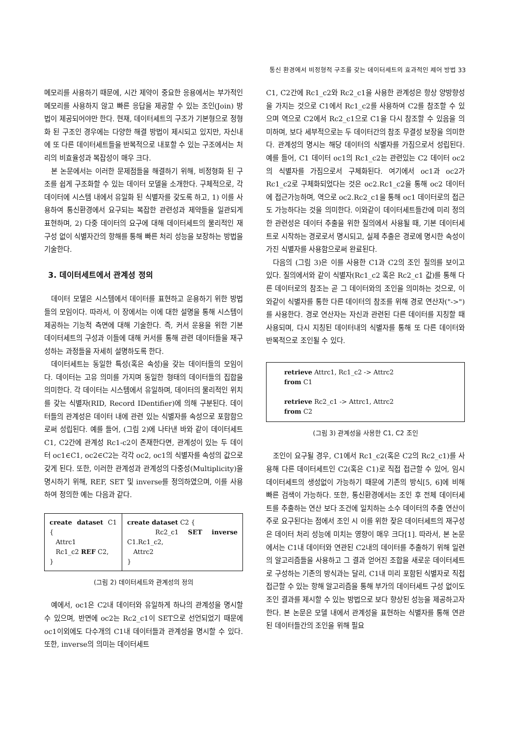통신 환경에서 비정형적 구조를 갖는 데이터세트의 효과적인 제어 방법 33
메모리를 사용하기 때문에, 시간 제약이 중요한 응용에서는 부가적인 메모리를 사용하지 않고 빠른 응답을 제공할 수 있는 조인(Join) 방법이 제공되어야만 한다. 현재, 데이터세트의 구조가 기본형으로 정형화 된 구조인 경우에는 다양한 해결 방법이 제시되고 있지만, 자신내에 또 다른 데이터세트들을 반복적으로 내포할 수 있는 구조에서는 처리의 비효율성과 복잡성이 매우 크다.
본 논문에서는 이러한 문제점들을 해결하기 위해, 비정형화 된 구조를 쉽게 구조화할 수 있는 데이터 모델을 소개한다. 구체적으로, 각 데이터에 시스템 내에서 유일화 된 식별자를 갖도록 하고, 1) 이를 사용하여 통신환경에서 요구되는 복잡한 관련성과 제약들을 일관되게 표현하며, 2) 다중 데이터의 요구에 대해 데이터세트의 물리적인 재구성 없이 식별자간의 항해를 통해 빠른 처리 성능을 보장하는 방법을 기술한다.
3. 데이터세트에서 관계성 정의
데이터 모델은 시스템에서 데이터를 표현하고 운용하기 위한 방법들의 모임이다. 따라서, 이 장에서는 이에 대한 설명을 통해 시스템이 제공하는 기능적 측면에 대해 기술한다. 즉, 커서 운용을 위한 기본 데이터세트의 구성과 이들에 대해 커서를 통해 관련 데이터들을 재구성하는 과정들을 자세히 설명하도록 한다.
데이터세트는 동일한 특성(혹은 속성)을 갖는 데이터들의 모임이다. 데이터는 고유 의미를 가지며 동일한 형태의 데이터들의 집합을 의미한다. 각 데이터는 시스템에서 유일하며, 데이터의 물리적인 위치를 갖는 식별자(RID, Record IDentifier)에 의해 구분된다. 데이터들의 관계성은 데이터 내에 관련 있는 식별자를 속성으로 포함함으로써 성립된다. 예를 들어, (그림 2)에 나타낸 바와 같이 데이터세트 C1, C2간에 관계성 Rc1-c2이 존재한다면, 관계성이 있는 두 데이터 oc1∈C1, oc2∈C2는 각각 oc2, oc1의 식별자를 속성의 값으로 갖게 된다. 또한, 이러한 관계성과 관계성의 다중성(Multiplicity)을 명시하기 위해, REF, SET 및 inverse를 정의하였으며, 이를 사용하여 정의한 예는 다음과 같다.
| create dataset C1 { Attrc1 Rc1_c2 REF C2, } | create dataset C2 { Rc2_c1 SET inverse C1.Rc1_c2, Attrc2 } |
(그림 2) 데이터세트와 관계성의 정의
예에서, oc1은 C2내 데이터와 유일하게 하나의 관계성을 명시할 수 있으며, 반면에 oc2는 Rc2_c1이 SET으로 선언되었기 때문에 oc1이외에도 다수개의 C1내 데이터들과 관계성을 명시할 수 있다. 또한, inverse의 의미는 데이터세트
C1, C2간에 Rc1_c2와 Rc2_c1을 사용한 관계성은 항상 양방향성을 가지는 것으로 C1에서 Rc1_c2를 사용하여 C2를 참조할 수 있으며 역으로 C2에서 Rc2_c1으로 C1을 다시 참조할 수 있음을 의미하며, 보다 세부적으로는 두 데이터간의 참조 무결성 보장을 의미한다. 관계성의 명시는 해당 데이터의 식별자를 가짐으로서 성립된다. 예를 들어, C1 데이터 oc1의 Rc1_c2는 관련있는 C2 데이터 oc2의 식별자를 가짐으로서 구체화된다. 여기에서 oc1과 oc2가 Rc1_c2로 구체화되었다는 것은 oc2.Rc1_c2을 통해 oc2 데이터에 접근가능하며, 역으로 oc2.Rc2_c1을 통해 oc1 데이터로의 접근도 가능하다는 것을 의미한다. 이와같이 데이터세트들간에 미리 정의한 관련성은 데이터 추출을 위한 질의에서 사용될 때, 기본 데이터세트로 시작하는 경로로서 명시되고, 실제 추출은 경로에 명시한 속성이 가진 식별자를 사용함으로써 완료된다.
다음의 (그림 3)은 이를 사용한 C1과 C2의 조인 질의를 보이고 있다. 질의에서와 같이 식별자(Rc1_c2 혹은 Rc2_c1 값)를 통해 다른 데이터로의 참조는 곧 그 데이터와의 조인을 의미하는 것으로, 이와같이 식별자를 통한 다른 데이터의 참조를 위해 경로 연산자("->")를 사용한다. 경로 연산자는 자신과 관련된 다른 데이터를 지칭할 때 사용되며, 다시 지칭된 데이터내의 식별자를 통해 또 다른 데이터와 반복적으로 조인될 수 있다.
retrieve Attrc1, Rc1_c2 -> Attrc2
from C1
retrieve Rc2_c1 -> Attrc1, Attrc2
from C2
(그림 3) 관계성을 사용한 C1, C2 조인
조인이 요구될 경우, C1에서 Rc1_c2(혹은 C2의 Rc2_c1)를 사용해 다른 데이터세트인 C2(혹은 C1)로 직접 접근할 수 있어, 임시 데이터세트의 생성없이 가능하기 때문에 기존의 방식[5, 6]에 비해 빠른 검색이 가능하다. 또한, 통신환경에서는 조인 후 전체 데이터세트를 추출하는 연산 보다 조건에 일치하는 소수 데이터의 추출 연산이 주로 요구된다는 점에서 조인 시 이를 위한 잦은 데이터세트의 재구성은 데이터 처리 성능에 미치는 영향이 매우 크다[1]. 따라서, 본 논문에서는 C1내 데이터와 연관된 C2내의 데이터를 추출하기 위해 일련의 알고리즘들을 사용하고 그 결과 얻어진 조합을 새로운 데이터세트로 구성하는 기존의 방식과는 달리, C1내 미리 포함된 식별자로 직접 접근할 수 있는 항해 알고리즘을 통해 부가의 데이터세트 구성 없이도 조인 결과를 제시할 수 있는 방법으로 보다 향상된 성능을 제공하고자 한다. 본 논문은 모델 내에서 관계성을 표현하는 식별자를 통해 연관된 데이터들간의 조인을 위해 필요